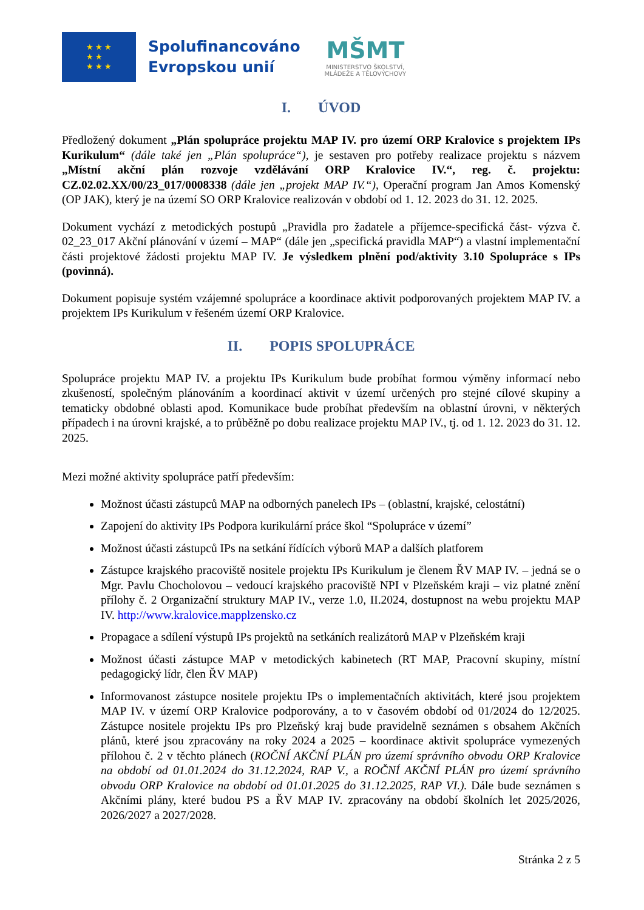★ ★ ★
★ ★
★ ★ ★
Spolufinancováno
Evropskou unií
MŠMT
MINISTERSTVO ŠKOLSTVÍ,
MLÁDEŽE A TĚLOVÝCHOVY
I. ÚVOD
Předložený dokument „Plán spolupráce projektu MAP IV. pro území ORP Kralovice s projektem IPs Kurikulum“ (dále také jen „Plán spolupráce“), je sestaven pro potřeby realizace projektu s názvem „Místní akční plán rozvoje vzdělávání ORP Kralovice IV.“, reg. č. projektu: CZ.02.02.XX/00/23_017/0008338 (dále jen „projekt MAP IV.“), Operační program Jan Amos Komenský (OP JAK), který je na území SO ORP Kralovice realizován v období od 1. 12. 2023 do 31. 12. 2025.
Dokument vychází z metodických postupů „Pravidla pro žadatele a příjemce-specifická část- výzva č. 02_23_017 Akční plánování v území – MAP“ (dále jen „specifická pravidla MAP“) a vlastní implementační části projektové žádosti projektu MAP IV. Je výsledkem plnění pod/aktivity 3.10 Spolupráce s IPs (povinná).
Dokument popisuje systém vzájemné spolupráce a koordinace aktivit podporovaných projektem MAP IV. a projektem IPs Kurikulum v řešeném území ORP Kralovice.
II. POPIS SPOLUPRÁCE
Spolupráce projektu MAP IV. a projektu IPs Kurikulum bude probíhat formou výměny informací nebo zkušeností, společným plánováním a koordinací aktivit v území určených pro stejné cílové skupiny a tematicky obdobné oblasti apod. Komunikace bude probíhat především na oblastní úrovni, v některých případech i na úrovni krajské, a to průběžně po dobu realizace projektu MAP IV., tj. od 1. 12. 2023 do 31. 12. 2025.
Mezi možné aktivity spolupráce patří především:
Možnost účasti zástupců MAP na odborných panelech IPs – (oblastní, krajské, celostátní)
Zapojení do aktivity IPs Podpora kurikulární práce škol “Spolupráce v území”
Možnost účasti zástupců IPs na setkání řídících výborů MAP a dalších platforem
Zástupce krajského pracoviště nositele projektu IPs Kurikulum je členem ŘV MAP IV. – jedná se o Mgr. Pavlu Chocholovou – vedoucí krajského pracoviště NPI v Plzeňském kraji – viz platné znění přílohy č. 2 Organizační struktury MAP IV., verze 1.0, II.2024, dostupnost na webu projektu MAP IV. http://www.kralovice.mapplzensko.cz
Propagace a sdílení výstupů IPs projektů na setkáních realizátorů MAP v Plzeňském kraji
Možnost účasti zástupce MAP v metodických kabinetech (RT MAP, Pracovní skupiny, místní pedagogický lídr, člen ŘV MAP)
Informovanost zástupce nositele projektu IPs o implementačních aktivitách, které jsou projektem MAP IV. v území ORP Kralovice podporovány, a to v časovém období od 01/2024 do 12/2025. Zástupce nositele projektu IPs pro Plzeňský kraj bude pravidelně seznámen s obsahem Akčních plánů, které jsou zpracovány na roky 2024 a 2025 – koordinace aktivit spolupráce vymezených přílohou č. 2 v těchto plánech (ROČNÍ AKČNÍ PLÁN pro území správního obvodu ORP Kralovice na období od 01.01.2024 do 31.12.2024, RAP V., a ROČNÍ AKČNÍ PLÁN pro území správního obvodu ORP Kralovice na období od 01.01.2025 do 31.12.2025, RAP VI.). Dále bude seznámen s Akčními plány, které budou PS a ŘV MAP IV. zpracovány na období školních let 2025/2026, 2026/2027 a 2027/2028.
Stránka 2 z 5